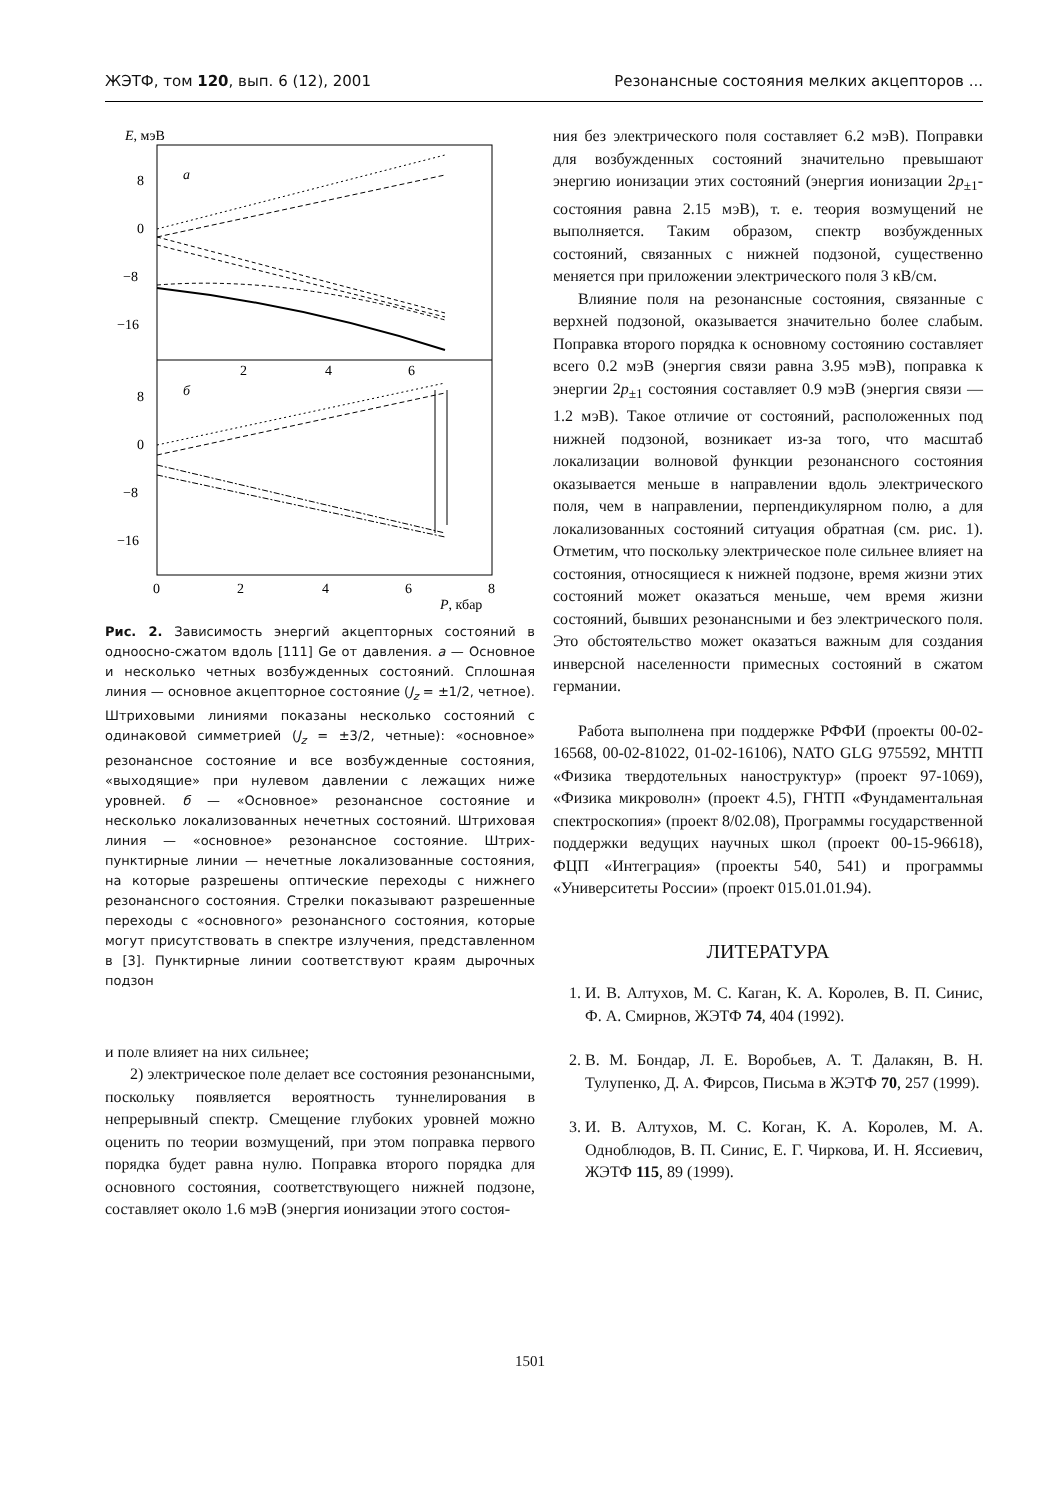ЖЭТФ, том 120, вып. 6 (12), 2001 Резонансные состояния мелких акцепторов ...
E, мэВ
a
б
8
0
−8
−16
8
0
−8
−16
2
4
6
0
2
4
6
8
P, кбар
Рис. 2. Зависимость энергий акцепторных состояний в одноосно-сжатом вдоль [111] Ge от давления. а — Основное и несколько четных возбужденных состояний. Сплошная линия — основное акцепторное состояние (J<sub>z</sub> = ±1/2, четное). Штриховыми линиями показаны несколько состояний с одинаковой симметрией (J<sub>z</sub> = ±3/2, четные): «основное» резонансное состояние и все возбужденные состояния, «выходящие» при нулевом давлении с лежащих ниже уровней. б — «Основное» резонансное состояние и несколько локализованных нечетных состояний. Штриховая линия — «основное» резонансное состояние. Штрих-пунктирные линии — нечетные локализованные состояния, на которые разрешены оптические переходы с нижнего резонансного состояния. Стрелки показывают разрешенные переходы с «основного» резонансного состояния, которые могут присутствовать в спектре излучения, представленном в [3]. Пунктирные линии соответствуют краям дырочных подзон
и поле влияет на них сильнее;
2) электрическое поле делает все состояния резонансными, поскольку появляется вероятность туннелирования в непрерывный спектр. Смещение глубоких уровней можно оценить по теории возмущений, при этом поправка первого порядка будет равна нулю. Поправка второго порядка для основного состояния, соответствующего нижней подзоне, составляет около 1.6 мэВ (энергия ионизации этого состоя-
ния без электрического поля составляет 6.2 мэВ). Поправки для возбужденных состояний значительно превышают энергию ионизации этих состояний (энергия ионизации 2p<sub>±1</sub>-состояния равна 2.15 мэВ), т. е. теория возмущений не выполняется. Таким образом, спектр возбужденных состояний, связанных с нижней подзоной, существенно меняется при приложении электрического поля 3 кВ/см.
Влияние поля на резонансные состояния, связанные с верхней подзоной, оказывается значительно более слабым. Поправка второго порядка к основному состоянию составляет всего 0.2 мэВ (энергия связи равна 3.95 мэВ), поправка к энергии 2p<sub>±1</sub> состояния составляет 0.9 мэВ (энергия связи — 1.2 мэВ). Такое отличие от состояний, расположенных под нижней подзоной, возникает из-за того, что масштаб локализации волновой функции резонансного состояния оказывается меньше в направлении вдоль электрического поля, чем в направлении, перпендикулярном полю, а для локализованных состояний ситуация обратная (см. рис. 1). Отметим, что поскольку электрическое поле сильнее влияет на состояния, относящиеся к нижней подзоне, время жизни этих состояний может оказаться меньше, чем время жизни состояний, бывших резонансными и без электрического поля. Это обстоятельство может оказаться важным для создания инверсной населенности примесных состояний в сжатом германии.
Работа выполнена при поддержке РФФИ (проекты 00-02-16568, 00-02-81022, 01-02-16106), NATO GLG 975592, МНТП «Физика твердотельных наноструктур» (проект 97-1069), «Физика микроволн» (проект 4.5), ГНТП «Фундаментальная спектроскопия» (проект 8/02.08), Программы государственной поддержки ведущих научных школ (проект 00-15-96618), ФЦП «Интеграция» (проекты 540, 541) и программы «Университеты России» (проект 015.01.01.94).
ЛИТЕРАТУРА
1. И. В. Алтухов, М. С. Каган, К. А. Королев, В. П. Синис, Ф. А. Смирнов, ЖЭТФ 74, 404 (1992).
2. В. М. Бондар, Л. Е. Воробьев, А. Т. Далакян, В. Н. Тулупенко, Д. А. Фирсов, Письма в ЖЭТФ 70, 257 (1999).
3. И. В. Алтухов, М. С. Коган, К. А. Королев, М. А. Одноблюдов, В. П. Синис, Е. Г. Чиркова, И. Н. Яссиевич, ЖЭТФ 115, 89 (1999).
1501